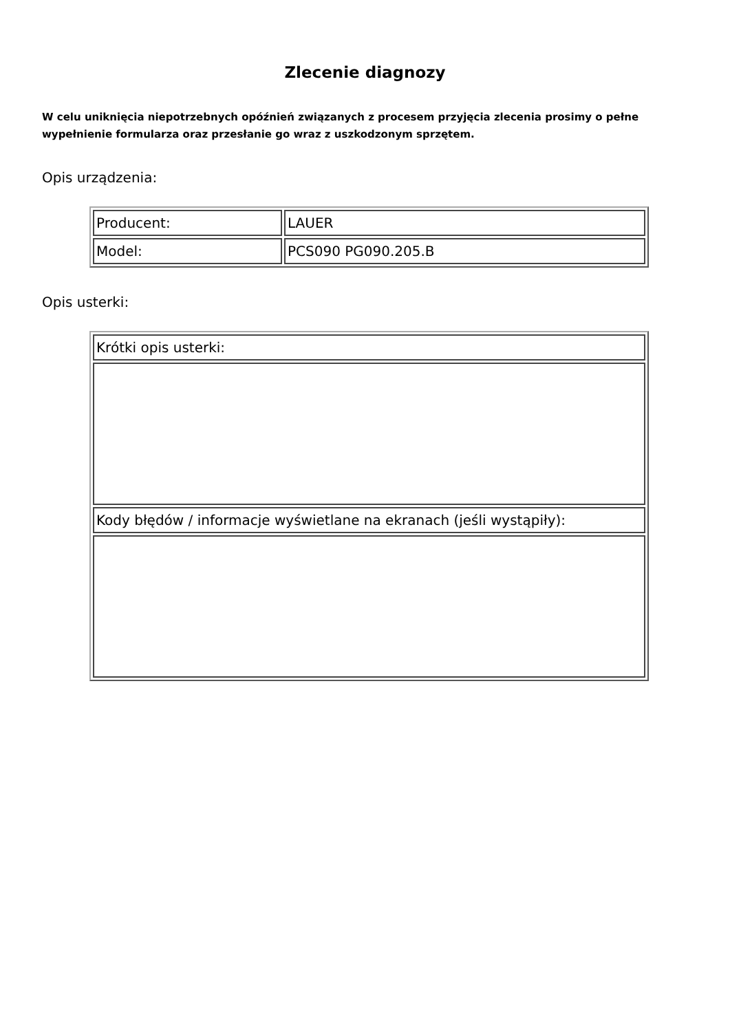Zlecenie diagnozy
W celu uniknięcia niepotrzebnych opóźnień związanych z procesem przyjęcia zlecenia prosimy o pełne wypełnienie formularza oraz przesłanie go wraz z uszkodzonym sprzętem.
Opis urządzenia:
| Producent: | LAUER |
| Model: | PCS090 PG090.205.B |
Opis usterki:
| Krótki opis usterki: |
| Kody błędów / informacje wyświetlane na ekranach (jeśli wystąpiły): |